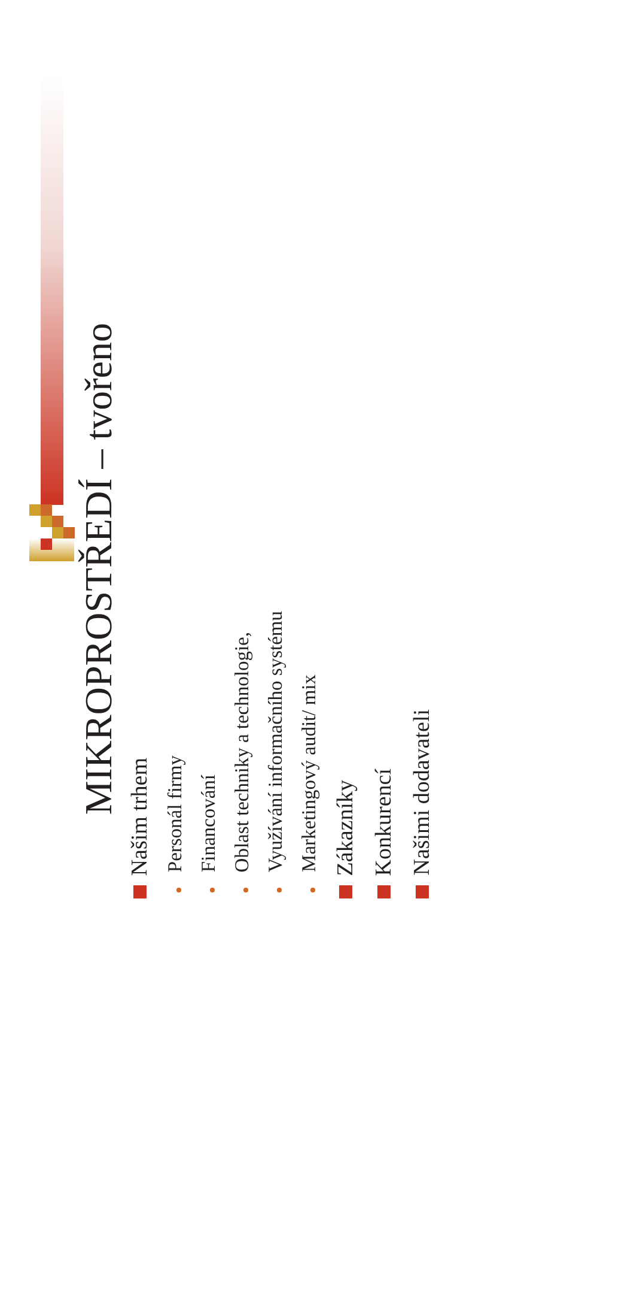MIKROPROSTŘEDÍ – tvořeno
Našim trhem
Personál firmy
Financování
Oblast techniky a technologie,
Využívání informačního systému
Marketingový audit/ mix
Zákazníky
Konkurencí
Našimi dodavateli